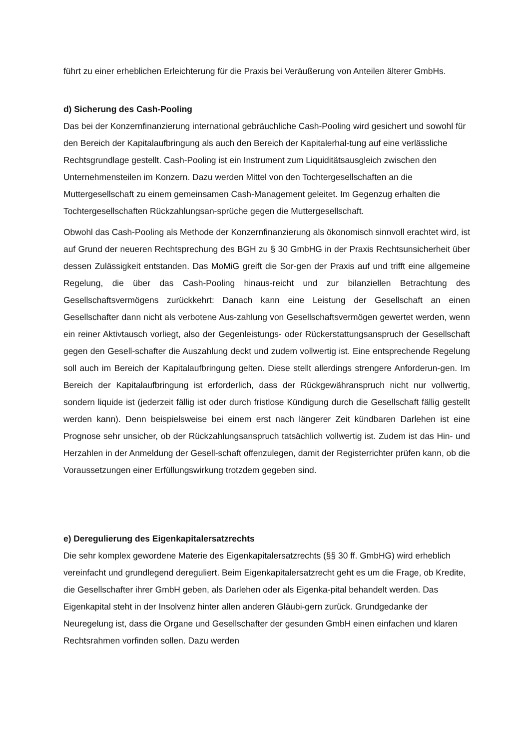führt zu einer erheblichen Erleichterung für die Praxis bei Veräußerung von Anteilen älterer GmbHs.
d) Sicherung des Cash-Pooling
Das bei der Konzernfinanzierung international gebräuchliche Cash-Pooling wird gesichert und sowohl für den Bereich der Kapitalaufbringung als auch den Bereich der Kapitalerhal-tung auf eine verlässliche Rechtsgrundlage gestellt. Cash-Pooling ist ein Instrument zum Liquiditätsausgleich zwischen den Unternehmensteilen im Konzern. Dazu werden Mittel von den Tochtergesellschaften an die Muttergesellschaft zu einem gemeinsamen Cash-Management geleitet. Im Gegenzug erhalten die Tochtergesellschaften Rückzahlungsan-sprüche gegen die Muttergesellschaft.
Obwohl das Cash-Pooling als Methode der Konzernfinanzierung als ökonomisch sinnvoll erachtet wird, ist auf Grund der neueren Rechtsprechung des BGH zu § 30 GmbHG in der Praxis Rechtsunsicherheit über dessen Zulässigkeit entstanden. Das MoMiG greift die Sor-gen der Praxis auf und trifft eine allgemeine Regelung, die über das Cash-Pooling hinaus-reicht und zur bilanziellen Betrachtung des Gesellschaftsvermögens zurückkehrt: Danach kann eine Leistung der Gesellschaft an einen Gesellschafter dann nicht als verbotene Aus-zahlung von Gesellschaftsvermögen gewertet werden, wenn ein reiner Aktivtausch vorliegt, also der Gegenleistungs- oder Rückerstattungsanspruch der Gesellschaft gegen den Gesell-schafter die Auszahlung deckt und zudem vollwertig ist. Eine entsprechende Regelung soll auch im Bereich der Kapitalaufbringung gelten. Diese stellt allerdings strengere Anforderun-gen. Im Bereich der Kapitalaufbringung ist erforderlich, dass der Rückgewähranspruch nicht nur vollwertig, sondern liquide ist (jederzeit fällig ist oder durch fristlose Kündigung durch die Gesellschaft fällig gestellt werden kann). Denn beispielsweise bei einem erst nach längerer Zeit kündbaren Darlehen ist eine Prognose sehr unsicher, ob der Rückzahlungsanspruch tatsächlich vollwertig ist. Zudem ist das Hin- und Herzahlen in der Anmeldung der Gesell-schaft offenzulegen, damit der Registerrichter prüfen kann, ob die Voraussetzungen einer Erfüllungswirkung trotzdem gegeben sind.
e) Deregulierung des Eigenkapitalersatzrechts
Die sehr komplex gewordene Materie des Eigenkapitalersatzrechts (§§ 30 ff. GmbHG) wird erheblich vereinfacht und grundlegend dereguliert. Beim Eigenkapitalersatzrecht geht es um die Frage, ob Kredite, die Gesellschafter ihrer GmbH geben, als Darlehen oder als Eigenka-pital behandelt werden. Das Eigenkapital steht in der Insolvenz hinter allen anderen Gläubi-gern zurück. Grundgedanke der Neuregelung ist, dass die Organe und Gesellschafter der gesunden GmbH einen einfachen und klaren Rechtsrahmen vorfinden sollen. Dazu werden